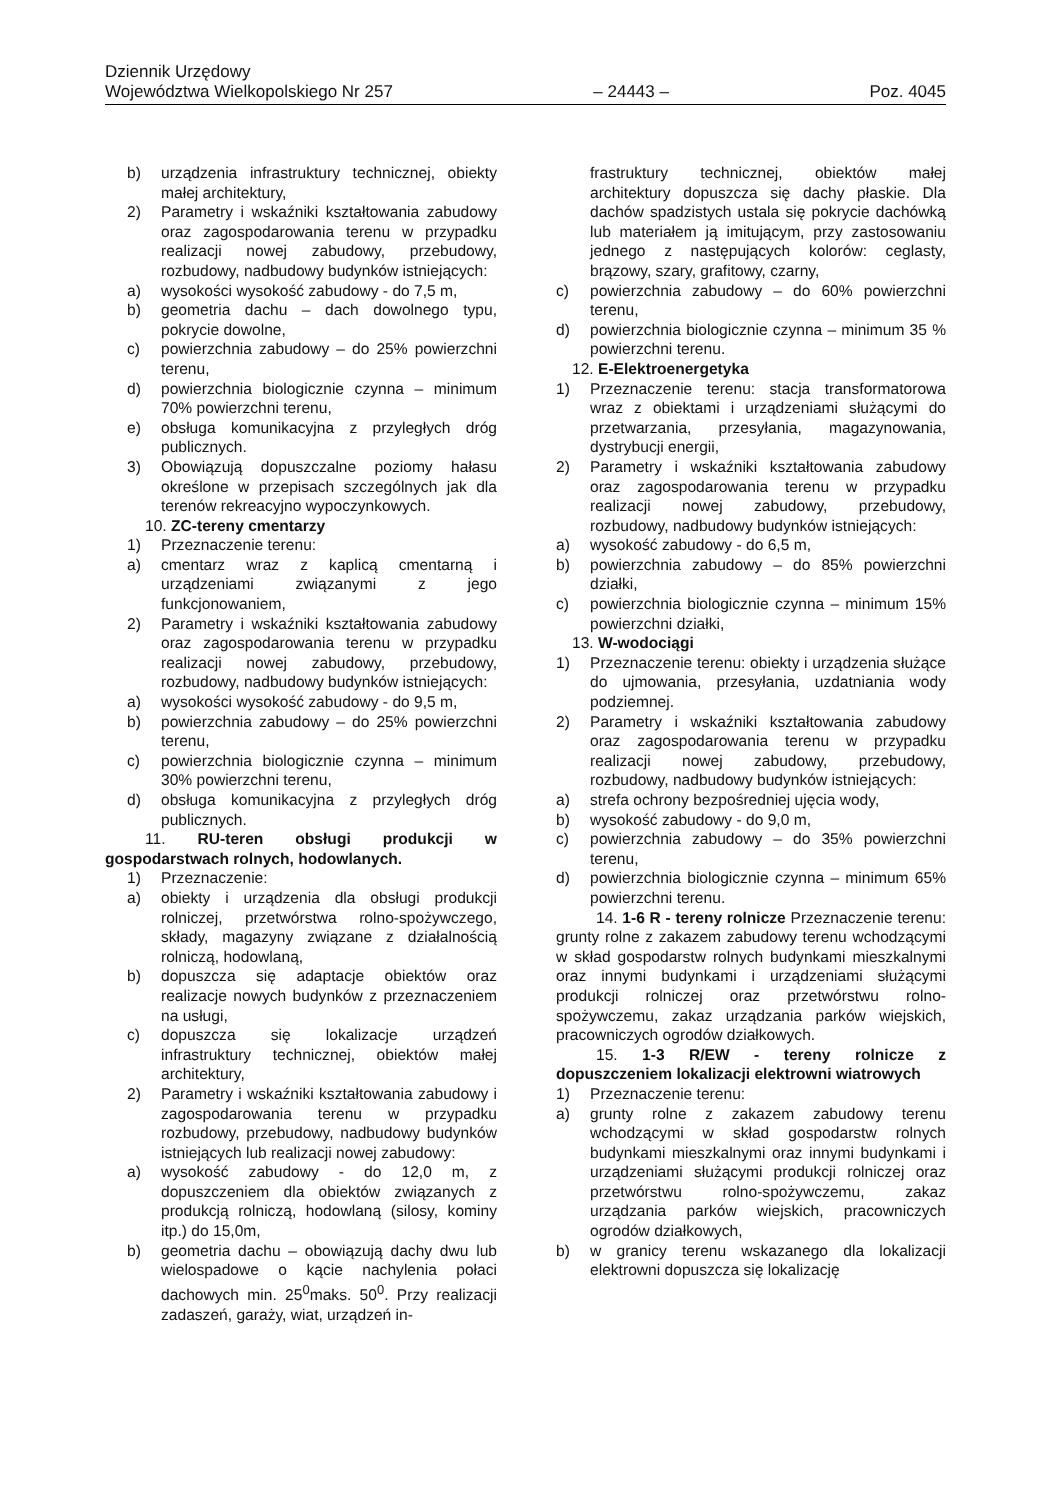Dziennik Urzędowy
Województwa Wielkopolskiego Nr 257 – 24443 – Poz. 4045
b) urządzenia infrastruktury technicznej, obiekty małej architektury,
2) Parametry i wskaźniki kształtowania zabudowy oraz zagospodarowania terenu w przypadku realizacji nowej zabudowy, przebudowy, rozbudowy, nadbudowy budynków istniejących:
a) wysokości wysokość zabudowy - do 7,5 m,
b) geometria dachu – dach dowolnego typu, pokrycie dowolne,
c) powierzchnia zabudowy – do 25% powierzchni terenu,
d) powierzchnia biologicznie czynna – minimum 70% powierzchni terenu,
e) obsługa komunikacyjna z przyległych dróg publicznych.
3) Obowiązują dopuszczalne poziomy hałasu określone w przepisach szczególnych jak dla terenów rekreacyjno wypoczynkowych.
10. ZC-tereny cmentarzy
1) Przeznaczenie terenu:
a) cmentarz wraz z kaplicą cmentarną i urządzeniami związanymi z jego funkcjonowaniem,
2) Parametry i wskaźniki kształtowania zabudowy oraz zagospodarowania terenu w przypadku realizacji nowej zabudowy, przebudowy, rozbudowy, nadbudowy budynków istniejących:
a) wysokości wysokość zabudowy - do 9,5 m,
b) powierzchnia zabudowy – do 25% powierzchni terenu,
c) powierzchnia biologicznie czynna – minimum 30% powierzchni terenu,
d) obsługa komunikacyjna z przyległych dróg publicznych.
11. RU-teren obsługi produkcji w gospodarstwach rolnych, hodowlanych.
1) Przeznaczenie:
a) obiekty i urządzenia dla obsługi produkcji rolniczej, przetwórstwa rolno-spożywczego, składy, magazyny związane z działalnością rolniczą, hodowlaną,
b) dopuszcza się adaptacje obiektów oraz realizacje nowych budynków z przeznaczeniem na usługi,
c) dopuszcza się lokalizacje urządzeń infrastruktury technicznej, obiektów małej architektury,
2) Parametry i wskaźniki kształtowania zabudowy i zagospodarowania terenu w przypadku rozbudowy, przebudowy, nadbudowy budynków istniejących lub realizacji nowej zabudowy:
a) wysokość zabudowy - do 12,0 m, z dopuszczeniem dla obiektów związanych z produkcją rolniczą, hodowlaną (silosy, kominy itp.) do 15,0m,
b) geometria dachu – obowiązują dachy dwu lub wielospadowe o kącie nachylenia połaci dachowych min. 25<sup>0</sup>maks. 50<sup>0</sup>. Przy realizacji zadaszeń, garaży, wiat, urządzeń in-
frastruktury technicznej, obiektów małej architektury dopuszcza się dachy płaskie. Dla dachów spadzistych ustala się pokrycie dachówką lub materiałem ją imitującym, przy zastosowaniu jednego z następujących kolorów: ceglasty, brązowy, szary, grafitowy, czarny,
c) powierzchnia zabudowy – do 60% powierzchni terenu,
d) powierzchnia biologicznie czynna – minimum 35 % powierzchni terenu.
12. E-Elektroenergetyka
1) Przeznaczenie terenu: stacja transformatorowa wraz z obiektami i urządzeniami służącymi do przetwarzania, przesyłania, magazynowania, dystrybucji energii,
2) Parametry i wskaźniki kształtowania zabudowy oraz zagospodarowania terenu w przypadku realizacji nowej zabudowy, przebudowy, rozbudowy, nadbudowy budynków istniejących:
a) wysokość zabudowy - do 6,5 m,
b) powierzchnia zabudowy – do 85% powierzchni działki,
c) powierzchnia biologicznie czynna – minimum 15% powierzchni działki,
13. W-wodociągi
1) Przeznaczenie terenu: obiekty i urządzenia służące do ujmowania, przesyłania, uzdatniania wody podziemnej.
2) Parametry i wskaźniki kształtowania zabudowy oraz zagospodarowania terenu w przypadku realizacji nowej zabudowy, przebudowy, rozbudowy, nadbudowy budynków istniejących:
a) strefa ochrony bezpośredniej ujęcia wody,
b) wysokość zabudowy - do 9,0 m,
c) powierzchnia zabudowy – do 35% powierzchni terenu,
d) powierzchnia biologicznie czynna – minimum 65% powierzchni terenu.
14. 1-6 R - tereny rolnicze Przeznaczenie terenu: grunty rolne z zakazem zabudowy terenu wchodzącymi w skład gospodarstw rolnych budynkami mieszkalnymi oraz innymi budynkami i urządzeniami służącymi produkcji rolniczej oraz przetwórstwu rolno-spożywczemu, zakaz urządzania parków wiejskich, pracowniczych ogrodów działkowych.
15. 1-3 R/EW - tereny rolnicze z dopuszczeniem lokalizacji elektrowni wiatrowych
1) Przeznaczenie terenu:
a) grunty rolne z zakazem zabudowy terenu wchodzącymi w skład gospodarstw rolnych budynkami mieszkalnymi oraz innymi budynkami i urządzeniami służącymi produkcji rolniczej oraz przetwórstwu rolno-spożywczemu, zakaz urządzania parków wiejskich, pracowniczych ogrodów działkowych,
b) w granicy terenu wskazanego dla lokalizacji elektrowni dopuszcza się lokalizację